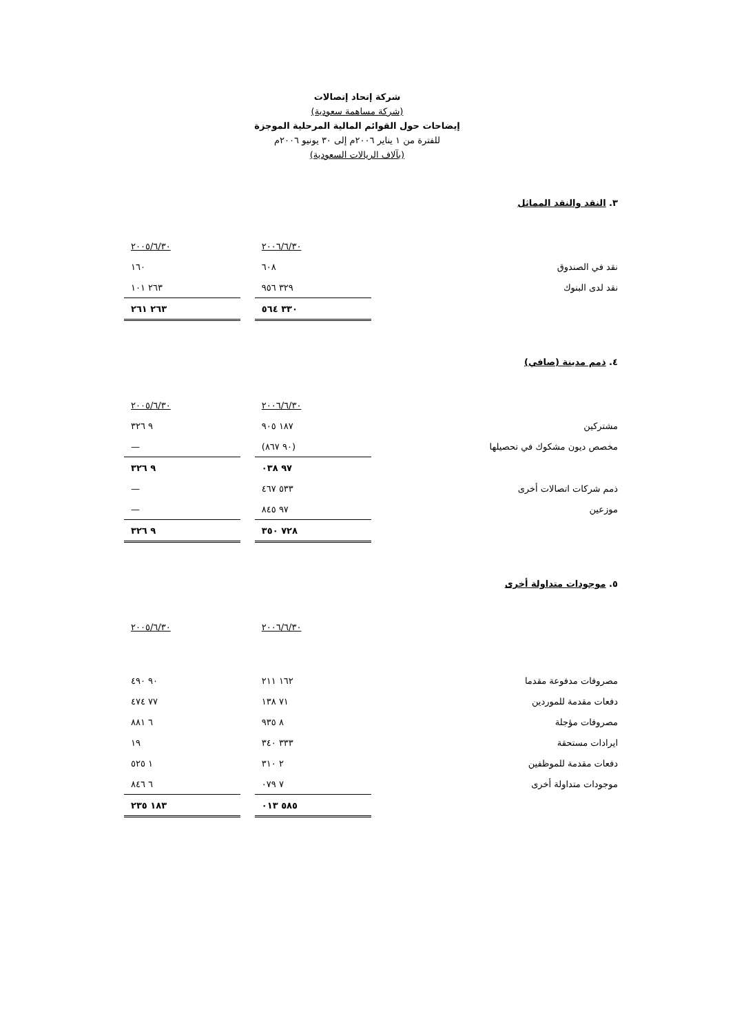شركة إتحاد إتصالات
(شركة مساهمة سعودية)
إيضاحات حول القوائم المالية المرحلية الموجزة
للفترة من ١ يناير ٢٠٠٦م إلى ٣٠ يونيو ٢٠٠٦م
(بآلاف الريالات السعودية)
٣. النقد والنقد المماثل
| | ٢٠٠٦/٦/٣٠ | | ٢٠٠٥/٦/٣٠ |
| نقد في الصندوق | ٦٠٨ | | ١٦٠ |
| نقد لدى البنوك | ٣٢٩ ٩٥٦ | | ٢٦٣ ١٠١ |
| | ٣٣٠ ٥٦٤ | | ٢٦٣ ٢٦١ |
٤. ذمم مدينة (صافي)
| | ٢٠٠٦/٦/٣٠ | | ٢٠٠٥/٦/٣٠ |
| مشتركين | ١٨٧ ٩٠٥ | | ٩ ٣٢٦ |
| مخصص ديون مشكوك في تحصيلها | (٩٠ ٨٦٧) | | — |
| | ٩٧ ٠٣٨ | | ٩ ٣٢٦ |
| ذمم شركات اتصالات أخرى | ٥٣٣ ٤٦٧ | | — |
| موزعين | ٩٧ ٨٤٥ | | — |
| | ٧٢٨ ٣٥٠ | | ٩ ٣٢٦ |
٥. موجودات متداولة أخرى
| | ٢٠٠٦/٦/٣٠ | | ٢٠٠٥/٦/٣٠ |
| مصروفات مدفوعة مقدما | ١٦٢ ٢١١ | | ٩٠ ٤٩٠ |
| دفعات مقدمة للموردين | ٧١ ١٣٨ | | ٧٧ ٤٧٤ |
| مصروفات مؤجلة | ٨ ٩٣٥ | | ٦ ٨٨١ |
| ايرادات مستحقة | ٣٣٣ ٣٤٠ | | ١٩ |
| دفعات مقدمة للموظفين | ٢ ٣١٠ | | ١ ٥٢٥ |
| موجودات متداولة أخرى | ٧ ٠٧٩ | | ٦ ٨٤٦ |
| | ٥٨٥ ٠١٣ | | ١٨٣ ٢٣٥ |